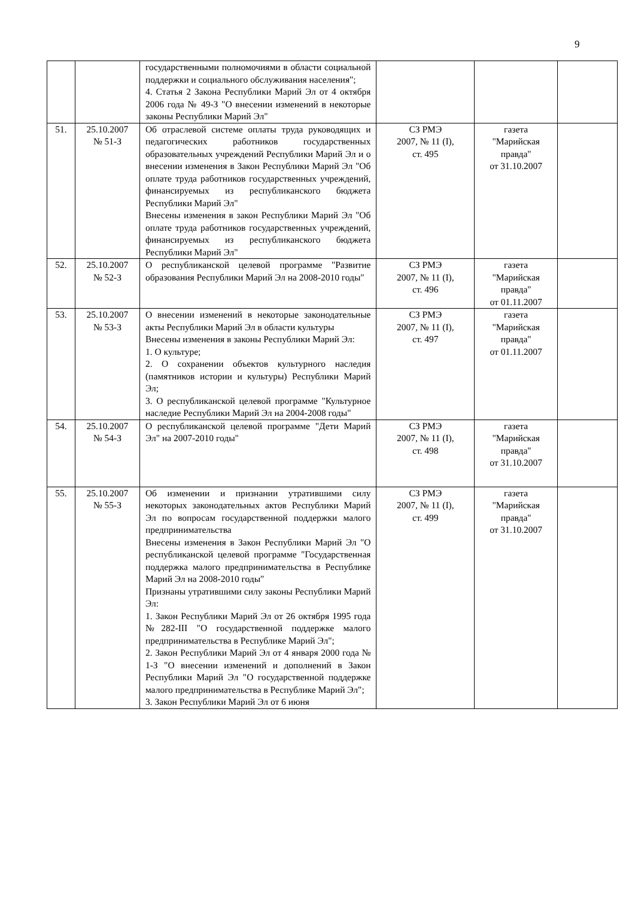9
| | | государственными полномочиями в области социальной поддержки и социального обслуживания населения"; 4. Статья 2 Закона Республики Марий Эл от 4 октября 2006 года № 49-З "О внесении изменений в некоторые законы Республики Марий Эл" | | | |
| 51. | 25.10.2007 № 51-З | Об отраслевой системе оплаты труда руководящих и педагогических работников государственных образовательных учреждений Республики Марий Эл и о внесении изменения в Закон Республики Марий Эл "Об оплате труда работников государственных учреждений, финансируемых из республиканского бюджета Республики Марий Эл" Внесены изменения в закон Республики Марий Эл "Об оплате труда работников государственных учреждений, финансируемых из республиканского бюджета Республики Марий Эл" | СЗ РМЭ 2007, № 11 (I), ст. 495 | газета "Марийская правда" от 31.10.2007 | |
| 52. | 25.10.2007 № 52-З | О республиканской целевой программе "Развитие образования Республики Марий Эл на 2008-2010 годы" | СЗ РМЭ 2007, № 11 (I), ст. 496 | газета "Марийская правда" от 01.11.2007 | |
| 53. | 25.10.2007 № 53-З | О внесении изменений в некоторые законодательные акты Республики Марий Эл в области культуры Внесены изменения в законы Республики Марий Эл: 1. О культуре; 2. О сохранении объектов культурного наследия (памятников истории и культуры) Республики Марий Эл; 3. О республиканской целевой программе "Культурное наследие Республики Марий Эл на 2004-2008 годы" | СЗ РМЭ 2007, № 11 (I), ст. 497 | газета "Марийская правда" от 01.11.2007 | |
| 54. | 25.10.2007 № 54-З | О республиканской целевой программе "Дети Марий Эл" на 2007-2010 годы" | СЗ РМЭ 2007, № 11 (I), ст. 498 | газета "Марийская правда" от 31.10.2007 | |
| 55. | 25.10.2007 № 55-З | Об изменении и признании утратившими силу некоторых законодательных актов Республики Марий Эл по вопросам государственной поддержки малого предпринимательства Внесены изменения в Закон Республики Марий Эл "О республиканской целевой программе "Государственная поддержка малого предпринимательства в Республике Марий Эл на 2008-2010 годы" Признаны утратившими силу законы Республики Марий Эл: 1. Закон Республики Марий Эл от 26 октября 1995 года №282-III "О государственной поддержке малого предпринимательства в Республике Марий Эл"; 2. Закон Республики Марий Эл от 4 января 2000 года № 1-З "О внесении изменений и дополнений в Закон Республики Марий Эл "О государственной поддержке малого предпринимательства в Республике Марий Эл"; 3. Закон Республики Марий Эл от 6 июня | СЗ РМЭ 2007, № 11 (I), ст. 499 | газета "Марийская правда" от 31.10.2007 | |